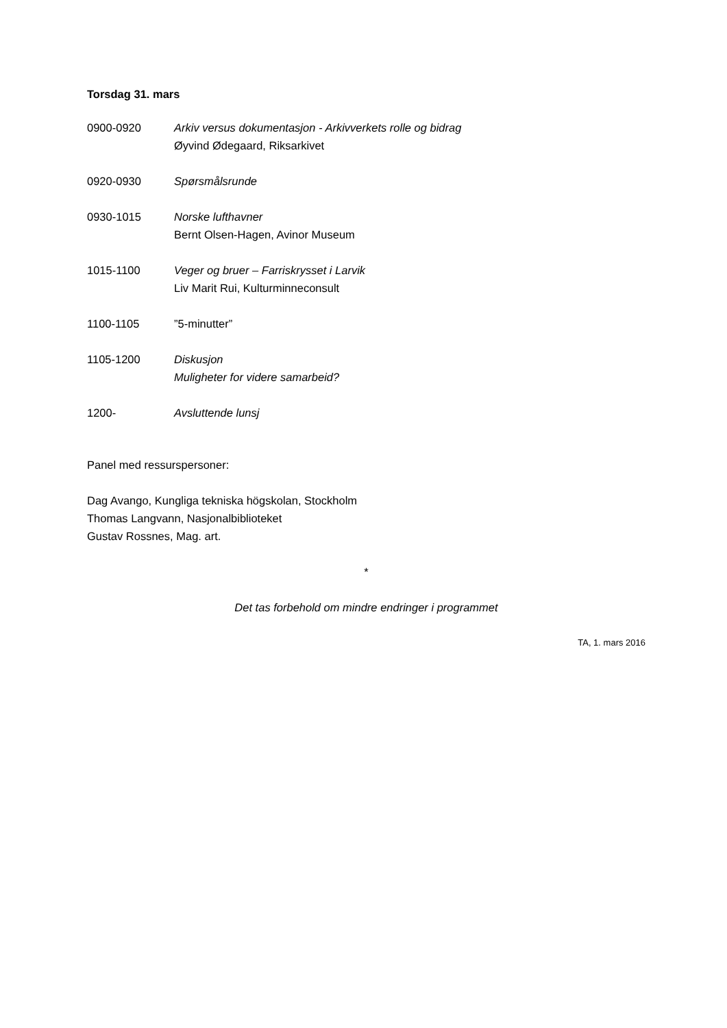Torsdag 31. mars
0900-0920 Arkiv versus dokumentasjon - Arkivverkets rolle og bidrag
Øyvind Ødegaard, Riksarkivet
0920-0930 Spørsmålsrunde
0930-1015 Norske lufthavner
Bernt Olsen-Hagen, Avinor Museum
1015-1100 Veger og bruer – Farriskrysset i Larvik
Liv Marit Rui, Kulturminneconsult
1100-1105 ”5-minutter”
1105-1200 Diskusjon
Muligheter for videre samarbeid?
1200- Avsluttende lunsj
Panel med ressurspersoner:
Dag Avango, Kungliga tekniska högskolan, Stockholm
Thomas Langvann, Nasjonalbiblioteket
Gustav Rossnes, Mag. art.
*
Det tas forbehold om mindre endringer i programmet
TA, 1. mars 2016